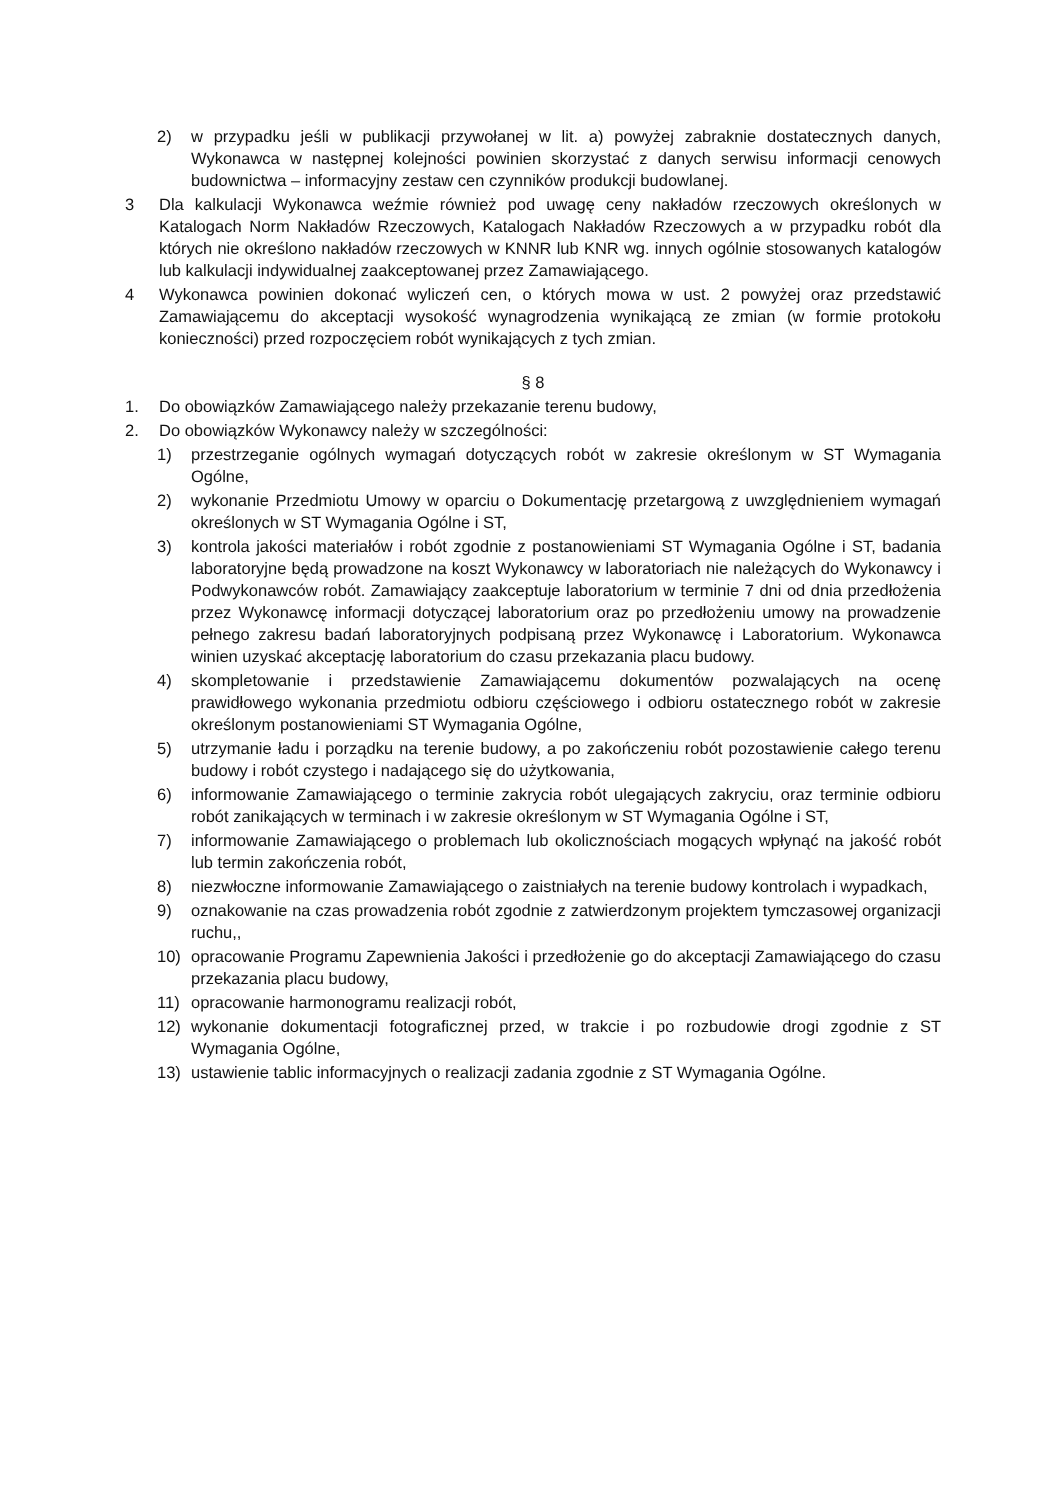2) w przypadku jeśli w publikacji przywołanej w lit. a) powyżej zabraknie dostatecznych danych, Wykonawca w następnej kolejności powinien skorzystać z danych serwisu informacji cenowych budownictwa – informacyjny zestaw cen czynników produkcji budowlanej.
3 Dla kalkulacji Wykonawca weźmie również pod uwagę ceny nakładów rzeczowych określonych w Katalogach Norm Nakładów Rzeczowych, Katalogach Nakładów Rzeczowych a w przypadku robót dla których nie określono nakładów rzeczowych w KNNR lub KNR wg. innych ogólnie stosowanych katalogów lub kalkulacji indywidualnej zaakceptowanej przez Zamawiającego.
4 Wykonawca powinien dokonać wyliczeń cen, o których mowa w ust. 2 powyżej oraz przedstawić Zamawiającemu do akceptacji wysokość wynagrodzenia wynikającą ze zmian (w formie protokołu konieczności) przed rozpoczęciem robót wynikających z tych zmian.
§ 8
1. Do obowiązków Zamawiającego należy przekazanie terenu budowy,
2. Do obowiązków Wykonawcy należy w szczególności:
1) przestrzeganie ogólnych wymagań dotyczących robót w zakresie określonym w ST Wymagania Ogólne,
2) wykonanie Przedmiotu Umowy w oparciu o Dokumentację przetargową z uwzględnieniem wymagań określonych w ST Wymagania Ogólne i ST,
3) kontrola jakości materiałów i robót zgodnie z postanowieniami ST Wymagania Ogólne i ST, badania laboratoryjne będą prowadzone na koszt Wykonawcy w laboratoriach nie należących do Wykonawcy i Podwykonawców robót. Zamawiający zaakceptuje laboratorium w terminie 7 dni od dnia przedłożenia przez Wykonawcę informacji dotyczącej laboratorium oraz po przedłożeniu umowy na prowadzenie pełnego zakresu badań laboratoryjnych podpisaną przez Wykonawcę i Laboratorium. Wykonawca winien uzyskać akceptację laboratorium do czasu przekazania placu budowy.
4) skompletowanie i przedstawienie Zamawiającemu dokumentów pozwalających na ocenę prawidłowego wykonania przedmiotu odbioru częściowego i odbioru ostatecznego robót w zakresie określonym postanowieniami ST Wymagania Ogólne,
5) utrzymanie ładu i porządku na terenie budowy, a po zakończeniu robót pozostawienie całego terenu budowy i robót czystego i nadającego się do użytkowania,
6) informowanie Zamawiającego o terminie zakrycia robót ulegających zakryciu, oraz terminie odbioru robót zanikających w terminach i w zakresie określonym w ST Wymagania Ogólne i ST,
7) informowanie Zamawiającego o problemach lub okolicznościach mogących wpłynąć na jakość robót lub termin zakończenia robót,
8) niezwłoczne informowanie Zamawiającego o zaistniałych na terenie budowy kontrolach i wypadkach,
9) oznakowanie na czas prowadzenia robót zgodnie z zatwierdzonym projektem tymczasowej organizacji ruchu,,
10) opracowanie Programu Zapewnienia Jakości i przedłożenie go do akceptacji Zamawiającego do czasu przekazania placu budowy,
11) opracowanie harmonogramu realizacji robót,
12) wykonanie dokumentacji fotograficznej przed, w trakcie i po rozbudowie drogi zgodnie z ST Wymagania Ogólne,
13) ustawienie tablic informacyjnych o realizacji zadania zgodnie z ST Wymagania Ogólne.